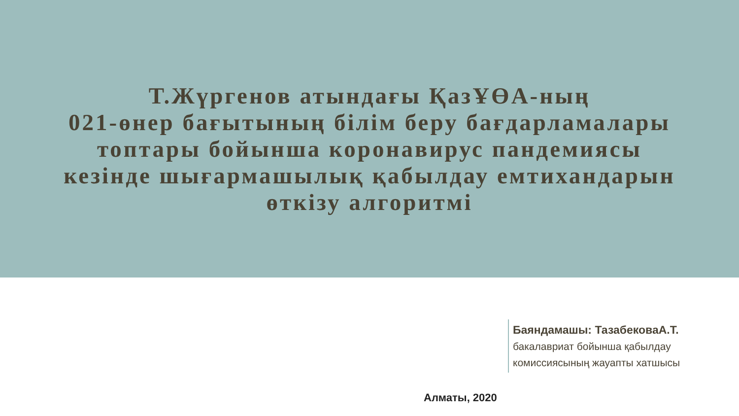Т.Жүргенов атындағы ҚазҰӨА-ның
021-өнер бағытының білім беру бағдарламалары
топтары бойынша коронавирус пандемиясы
кезінде шығармашылық қабылдау емтихандарын
өткізу алгоритмі
Баяндамашы: ТазабековаА.Т.
бакалавриат бойынша қабылдау
комиссиясының жауапты хатшысы
Алматы, 2020